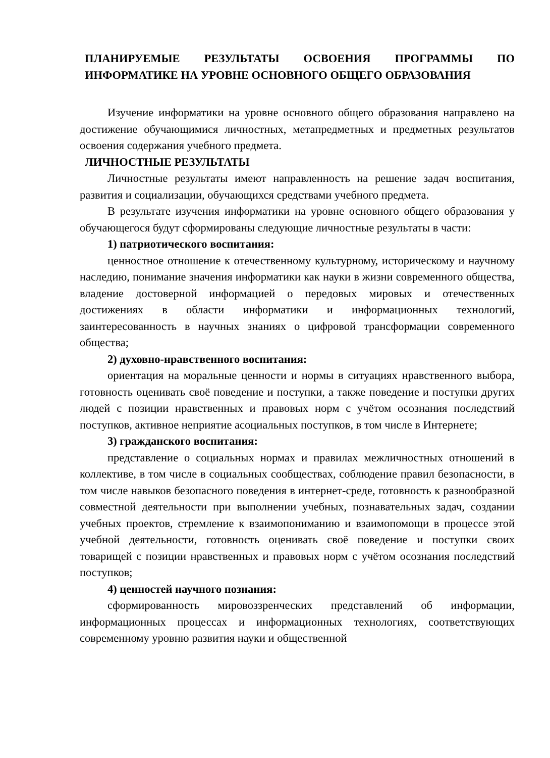ПЛАНИРУЕМЫЕ РЕЗУЛЬТАТЫ ОСВОЕНИЯ ПРОГРАММЫ ПО ИНФОРМАТИКЕ НА УРОВНЕ ОСНОВНОГО ОБЩЕГО ОБРАЗОВАНИЯ
Изучение информатики на уровне основного общего образования направлено на достижение обучающимися личностных, метапредметных и предметных результатов освоения содержания учебного предмета.
ЛИЧНОСТНЫЕ РЕЗУЛЬТАТЫ
Личностные результаты имеют направленность на решение задач воспитания, развития и социализации, обучающихся средствами учебного предмета.
В результате изучения информатики на уровне основного общего образования у обучающегося будут сформированы следующие личностные результаты в части:
1) патриотического воспитания:
ценностное отношение к отечественному культурному, историческому и научному наследию, понимание значения информатики как науки в жизни современного общества, владение достоверной информацией о передовых мировых и отечественных достижениях в области информатики и информационных технологий, заинтересованность в научных знаниях о цифровой трансформации современного общества;
2) духовно-нравственного воспитания:
ориентация на моральные ценности и нормы в ситуациях нравственного выбора, готовность оценивать своё поведение и поступки, а также поведение и поступки других людей с позиции нравственных и правовых норм с учётом осознания последствий поступков, активное неприятие асоциальных поступков, в том числе в Интернете;
3) гражданского воспитания:
представление о социальных нормах и правилах межличностных отношений в коллективе, в том числе в социальных сообществах, соблюдение правил безопасности, в том числе навыков безопасного поведения в интернет-среде, готовность к разнообразной совместной деятельности при выполнении учебных, познавательных задач, создании учебных проектов, стремление к взаимопониманию и взаимопомощи в процессе этой учебной деятельности, готовность оценивать своё поведение и поступки своих товарищей с позиции нравственных и правовых норм с учётом осознания последствий поступков;
4) ценностей научного познания:
сформированность мировоззренческих представлений об информации, информационных процессах и информационных технологиях, соответствующих современному уровню развития науки и общественной